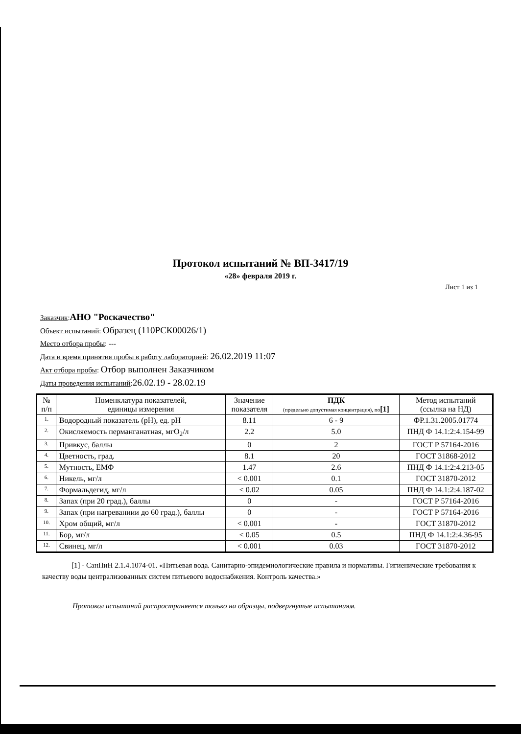Протокол испытаний № ВП-3417/19
«28» февраля 2019 г.
Лист 1 из 1
Заказчик:АНО "Роскачество"
Объект испытаний: Образец (110РСК00026/1)
Место отбора пробы: ---
Дата и время принятия пробы в работу лабораторией: 26.02.2019 11:07
Акт отбора пробы: Отбор выполнен Заказчиком
Даты проведения испытаний:26.02.19 - 28.02.19
| № п/п | Номенклатура показателей, единицы измерения | Значение показателя | ПДК (предельно допустимая концентрация), по [1] | Метод испытаний (ссылка на НД) |
| --- | --- | --- | --- | --- |
| 1. | Водородный показатель (pH), ед. pH | 8.11 | 6 - 9 | ФР.1.31.2005.01774 |
| 2. | Окисляемость перманганатная, мгO<sub>2</sub>/л | 2.2 | 5.0 | ПНД Ф 14.1:2:4.154-99 |
| 3. | Привкус, баллы | 0 | 2 | ГОСТ Р 57164-2016 |
| 4. | Цветность, град. | 8.1 | 20 | ГОСТ 31868-2012 |
| 5. | Мутность, ЕМФ | 1.47 | 2.6 | ПНД Ф 14.1:2:4.213-05 |
| 6. | Никель, мг/л | < 0.001 | 0.1 | ГОСТ 31870-2012 |
| 7. | Формальдегид, мг/л | < 0.02 | 0.05 | ПНД Ф 14.1:2:4.187-02 |
| 8. | Запах (при 20 град.), баллы | 0 | - | ГОСТ Р 57164-2016 |
| 9. | Запах (при нагреваниии до 60 град.), баллы | 0 | - | ГОСТ Р 57164-2016 |
| 10. | Хром общий, мг/л | < 0.001 | - | ГОСТ 31870-2012 |
| 11. | Бор, мг/л | < 0.05 | 0.5 | ПНД Ф 14.1:2:4.36-95 |
| 12. | Свинец, мг/л | < 0.001 | 0.03 | ГОСТ 31870-2012 |
[1] - СанПиН 2.1.4.1074-01. «Питьевая вода. Санитарно-эпидемиологические правила и нормативы. Гигиенические требования к качеству воды централизованных систем питьевого водоснабжения. Контроль качества.»
Протокол испытаний распространяется только на образцы, подвергнутые испытаниям.